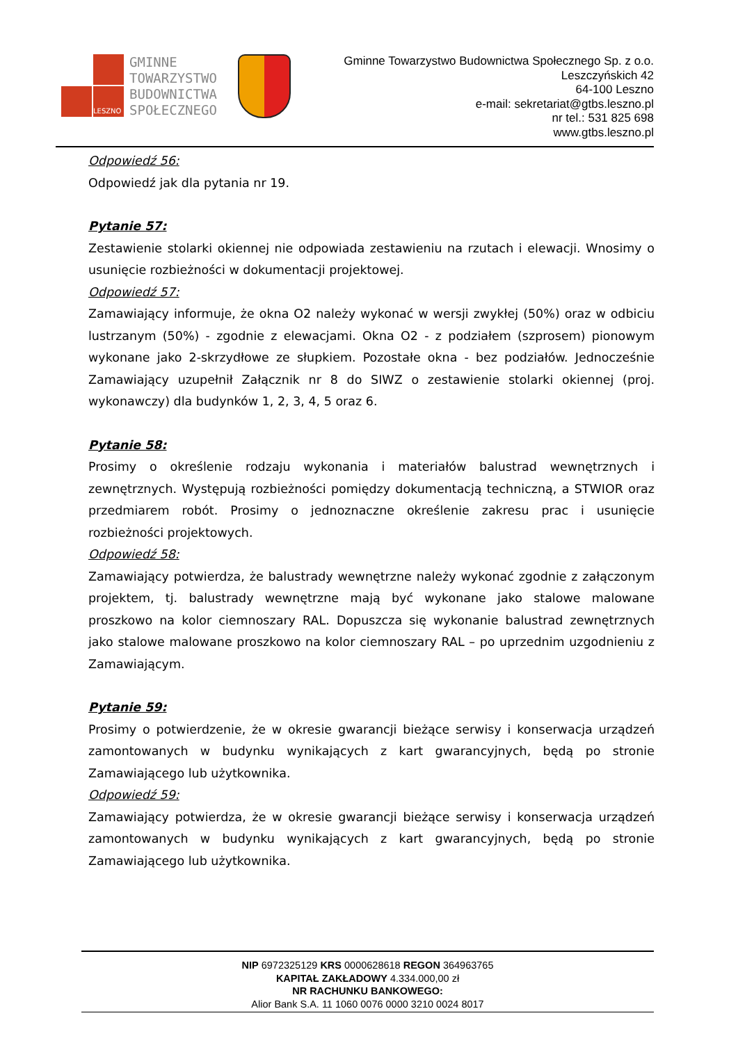LESZNO
GMINNE
TOWARZYSTWO
BUDOWNICTWA
SPOŁECZNEGO
Gminne Towarzystwo Budownictwa Społecznego Sp. z o.o.
Leszczyńskich 42
64-100 Leszno
e-mail: sekretariat@gtbs.leszno.pl
nr tel.: 531 825 698
www.gtbs.leszno.pl
Odpowiedź 56:
Odpowiedź jak dla pytania nr 19.
Pytanie 57:
Zestawienie stolarki okiennej nie odpowiada zestawieniu na rzutach i elewacji. Wnosimy o usunięcie rozbieżności w dokumentacji projektowej.
Odpowiedź 57:
Zamawiający informuje, że okna O2 należy wykonać w wersji zwykłej (50%) oraz w odbiciu lustrzanym (50%) - zgodnie z elewacjami. Okna O2 - z podziałem (szprosem) pionowym wykonane jako 2-skrzydłowe ze słupkiem. Pozostałe okna - bez podziałów. Jednocześnie Zamawiający uzupełnił Załącznik nr 8 do SIWZ o zestawienie stolarki okiennej (proj. wykonawczy) dla budynków 1, 2, 3, 4, 5 oraz 6.
Pytanie 58:
Prosimy o określenie rodzaju wykonania i materiałów balustrad wewnętrznych i zewnętrznych. Występują rozbieżności pomiędzy dokumentacją techniczną, a STWIOR oraz przedmiarem robót. Prosimy o jednoznaczne określenie zakresu prac i usunięcie rozbieżności projektowych.
Odpowiedź 58:
Zamawiający potwierdza, że balustrady wewnętrzne należy wykonać zgodnie z załączonym projektem, tj. balustrady wewnętrzne mają być wykonane jako stalowe malowane proszkowo na kolor ciemnoszary RAL. Dopuszcza się wykonanie balustrad zewnętrznych jako stalowe malowane proszkowo na kolor ciemnoszary RAL – po uprzednim uzgodnieniu z Zamawiającym.
Pytanie 59:
Prosimy o potwierdzenie, że w okresie gwarancji bieżące serwisy i konserwacja urządzeń zamontowanych w budynku wynikających z kart gwarancyjnych, będą po stronie Zamawiającego lub użytkownika.
Odpowiedź 59:
Zamawiający potwierdza, że w okresie gwarancji bieżące serwisy i konserwacja urządzeń zamontowanych w budynku wynikających z kart gwarancyjnych, będą po stronie Zamawiającego lub użytkownika.
NIP 6972325129 KRS 0000628618 REGON 364963765
KAPITAŁ ZAKŁADOWY 4.334.000,00 zł
NR RACHUNKU BANKOWEGO:
Alior Bank S.A. 11 1060 0076 0000 3210 0024 8017